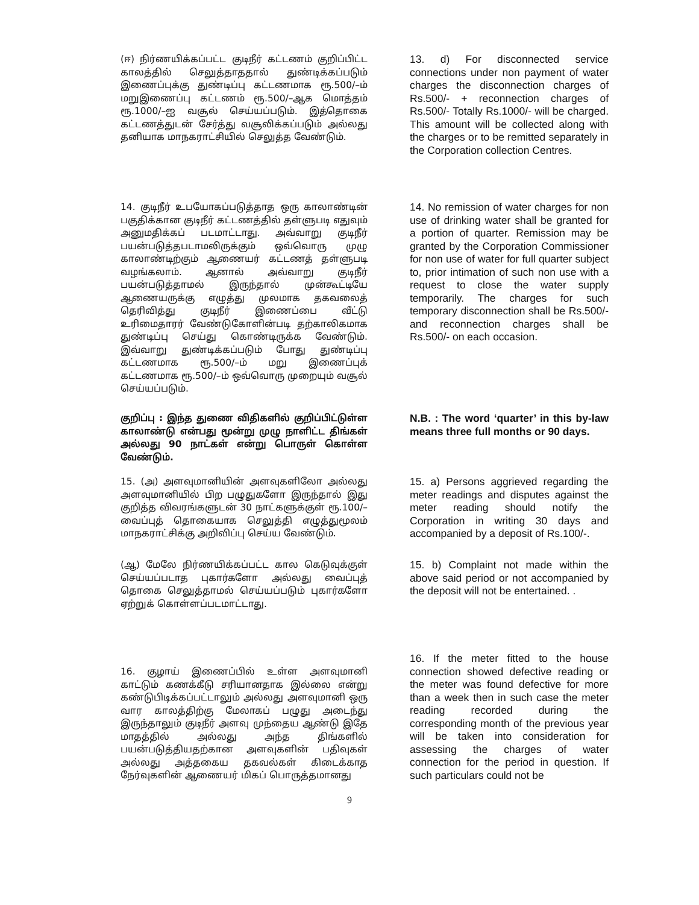(ஈ) நிர்ணயிக்கப்பட்ட குடிநீர் கட்டணம் குறிப்பிட்ட காலத்தில் செலுத்தாததால் துண்டிக்கப்படும் இணைப்புக்கு துண்டிப்பு கட்டணமாக ரூ.500/–ம் மறுஇணைப்பு கட்டணம் ரூ.500/–ஆக மொத்தம் ரூ.1000/–ஐ வசூல் செய்யப்படும். இத்தொகை கட்டணத்துடன் சேர்த்து வசூலிக்கப்படும் அல்லது தனியாக மாநகராட்சியில் செலுத்த வேண்டும்.
13. d) For disconnected service connections under non payment of water charges the disconnection charges of Rs.500/- + reconnection charges of Rs.500/- Totally Rs.1000/- will be charged. This amount will be collected along with the charges or to be remitted separately in the Corporation collection Centres.
14. குடிநீர் உபயோகப்படுத்தாத ஒரு காலாண்டின் பகுதிக்கான குடிநீர் கட்டணத்தில் தள்ளுபடி எதுவும் அனுமதிக்கப் படமாட்டாது. அவ்வாறு குடிநீர் பயன்படுத்தபடாமலிருக்கும் ஒவ்வொரு முழு காலாண்டிற்கும் ஆணையர் கட்டணத் தள்ளுபடி வழங்கலாம். ஆனால் அவ்வாறு குடிநீர் பயன்படுத்தாமல் இருந்தால் முன்கூட்டியே ஆணையருக்கு எழுத்து முலமாக தகவலைத் தெரிவித்து குடிநீர் இணைப்பை வீட்டு உரிமைதாரர் வேண்டுகோளின்படி தற்காலிகமாக துண்டிப்பு செய்து கொண்டிருக்க வேண்டும். இவ்வாறு துண்டிக்கப்படும் போது துண்டிப்பு கட்டணமாக ரூ.500/–ம் மறு இணைப்புக் கட்டணமாக ரூ.500/–ம் ஒவ்வொரு முறையும் வசூல் செய்யப்படும்.
14. No remission of water charges for non use of drinking water shall be granted for a portion of quarter. Remission may be granted by the Corporation Commissioner for non use of water for full quarter subject to, prior intimation of such non use with a request to close the water supply temporarily. The charges for such temporary disconnection shall be Rs.500/- and reconnection charges shall be Rs.500/- on each occasion.
குறிப்பு : இந்த துணை விதிகளில் குறிப்பிட்டுள்ள காலாண்டு என்பது மூன்று முழு நாளிட்ட திங்கள் அல்லது 90 நாட்கள் என்று பொருள் கொள்ள வேண்டும்.
N.B. : The word ‘quarter’ in this by-law means three full months or 90 days.
15. (அ) அளவுமானியின் அளவுகளிலோ அல்லது அளவுமானியில் பிற பழுதுகளோ இருந்தால் இது குறித்த விவரங்களுடன் 30 நாட்களுக்குள் ரூ.100/– வைப்புத் தொகையாக செலுத்தி எழுத்துமூலம் மாநகராட்சிக்கு அறிவிப்பு செய்ய வேண்டும்.
15. a) Persons aggrieved regarding the meter readings and disputes against the meter reading should notify the Corporation in writing 30 days and accompanied by a deposit of Rs.100/-.
(ஆ) மேலே நிர்ணயிக்கப்பட்ட கால கெடுவுக்குள் செய்யப்படாத புகார்களோ அல்லது வைப்புத் தொகை செலுத்தாமல் செய்யப்படும் புகார்களோ ஏற்றுக் கொள்ளப்படமாட்டாது.
15. b) Complaint not made within the above said period or not accompanied by the deposit will not be entertained. .
16. குழாய் இணைப்பில் உள்ள அளவுமானி காட்டும் கணக்கீடு சரியானதாக இல்லை என்று கண்டுபிடிக்கப்பட்டாலும் அல்லது அளவுமானி ஒரு வார காலத்திற்கு மேலாகப் பழுது அடைந்து இருந்தாலும் குடிநீர் அளவு முந்தைய ஆண்டு இதே மாதத்தில் அல்லது அந்த திங்களில் பயன்படுத்தியதற்கான அளவுகளின் பதிவுகள் அல்லது அத்தகைய தகவல்கள் கிடைக்காத நேர்வுகளின் ஆணையர் மிகப் பொருத்தமானது
16. If the meter fitted to the house connection showed defective reading or the meter was found defective for more than a week then in such case the meter reading recorded during the corresponding month of the previous year will be taken into consideration for assessing the charges of water connection for the period in question. If such particulars could not be
9